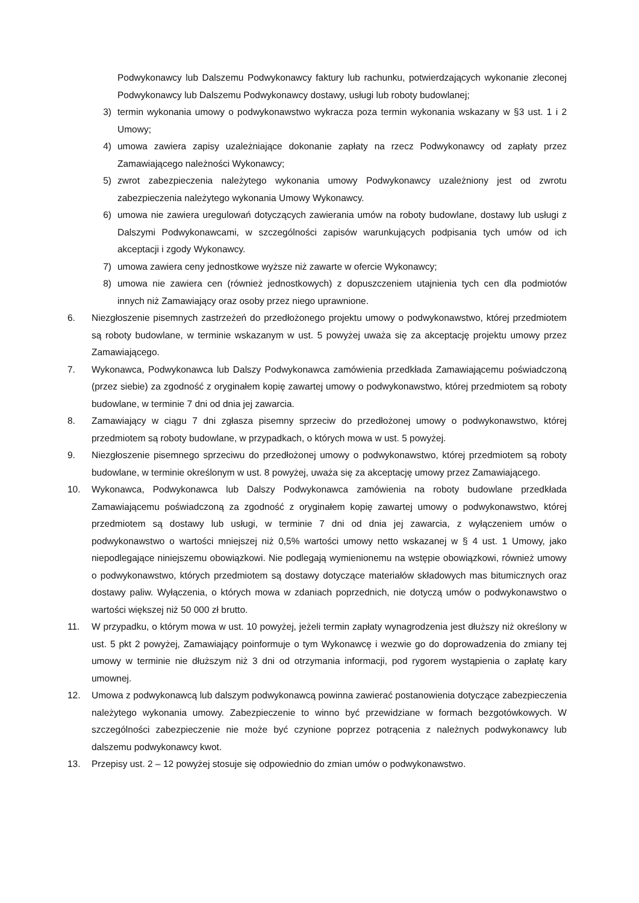Podwykonawcy lub Dalszemu Podwykonawcy faktury lub rachunku, potwierdzających wykonanie zleconej Podwykonawcy lub Dalszemu Podwykonawcy dostawy, usługi lub roboty budowlanej;
3) termin wykonania umowy o podwykonawstwo wykracza poza termin wykonania wskazany w §3 ust. 1 i 2 Umowy;
4) umowa zawiera zapisy uzależniające dokonanie zapłaty na rzecz Podwykonawcy od zapłaty przez Zamawiającego należności Wykonawcy;
5) zwrot zabezpieczenia należytego wykonania umowy Podwykonawcy uzależniony jest od zwrotu zabezpieczenia należytego wykonania Umowy Wykonawcy.
6) umowa nie zawiera uregulowań dotyczących zawierania umów na roboty budowlane, dostawy lub usługi z Dalszymi Podwykonawcami, w szczególności zapisów warunkujących podpisania tych umów od ich akceptacji i zgody Wykonawcy.
7) umowa zawiera ceny jednostkowe wyższe niż zawarte w ofercie Wykonawcy;
8) umowa nie zawiera cen (również jednostkowych) z dopuszczeniem utajnienia tych cen dla podmiotów innych niż Zamawiający oraz osoby przez niego uprawnione.
6. Niezgłoszenie pisemnych zastrzeżeń do przedłożonego projektu umowy o podwykonawstwo, której przedmiotem są roboty budowlane, w terminie wskazanym w ust. 5 powyżej uważa się za akceptację projektu umowy przez Zamawiającego.
7. Wykonawca, Podwykonawca lub Dalszy Podwykonawca zamówienia przedkłada Zamawiającemu poświadczoną (przez siebie) za zgodność z oryginałem kopię zawartej umowy o podwykonawstwo, której przedmiotem są roboty budowlane, w terminie 7 dni od dnia jej zawarcia.
8. Zamawiający w ciągu 7 dni zgłasza pisemny sprzeciw do przedłożonej umowy o podwykonawstwo, której przedmiotem są roboty budowlane, w przypadkach, o których mowa w ust. 5 powyżej.
9. Niezgłoszenie pisemnego sprzeciwu do przedłożonej umowy o podwykonawstwo, której przedmiotem są roboty budowlane, w terminie określonym w ust. 8 powyżej, uważa się za akceptację umowy przez Zamawiającego.
10. Wykonawca, Podwykonawca lub Dalszy Podwykonawca zamówienia na roboty budowlane przedkłada Zamawiającemu poświadczoną za zgodność z oryginałem kopię zawartej umowy o podwykonawstwo, której przedmiotem są dostawy lub usługi, w terminie 7 dni od dnia jej zawarcia, z wyłączeniem umów o podwykonawstwo o wartości mniejszej niż 0,5% wartości umowy netto wskazanej w § 4 ust. 1 Umowy, jako niepodlegające niniejszemu obowiązkowi. Nie podlegają wymienionemu na wstępie obowiązkowi, również umowy o podwykonawstwo, których przedmiotem są dostawy dotyczące materiałów składowych mas bitumicznych oraz dostawy paliw. Wyłączenia, o których mowa w zdaniach poprzednich, nie dotyczą umów o podwykonawstwo o wartości większej niż 50 000 zł brutto.
11. W przypadku, o którym mowa w ust. 10 powyżej, jeżeli termin zapłaty wynagrodzenia jest dłuższy niż określony w ust. 5 pkt 2 powyżej, Zamawiający poinformuje o tym Wykonawcę i wezwie go do doprowadzenia do zmiany tej umowy w terminie nie dłuższym niż 3 dni od otrzymania informacji, pod rygorem wystąpienia o zapłatę kary umownej.
12. Umowa z podwykonawcą lub dalszym podwykonawcą powinna zawierać postanowienia dotyczące zabezpieczenia należytego wykonania umowy. Zabezpieczenie to winno być przewidziane w formach bezgotówkowych. W szczególności zabezpieczenie nie może być czynione poprzez potrącenia z należnych podwykonawcy lub dalszemu podwykonawcy kwot.
13. Przepisy ust. 2 – 12 powyżej stosuje się odpowiednio do zmian umów o podwykonawstwo.